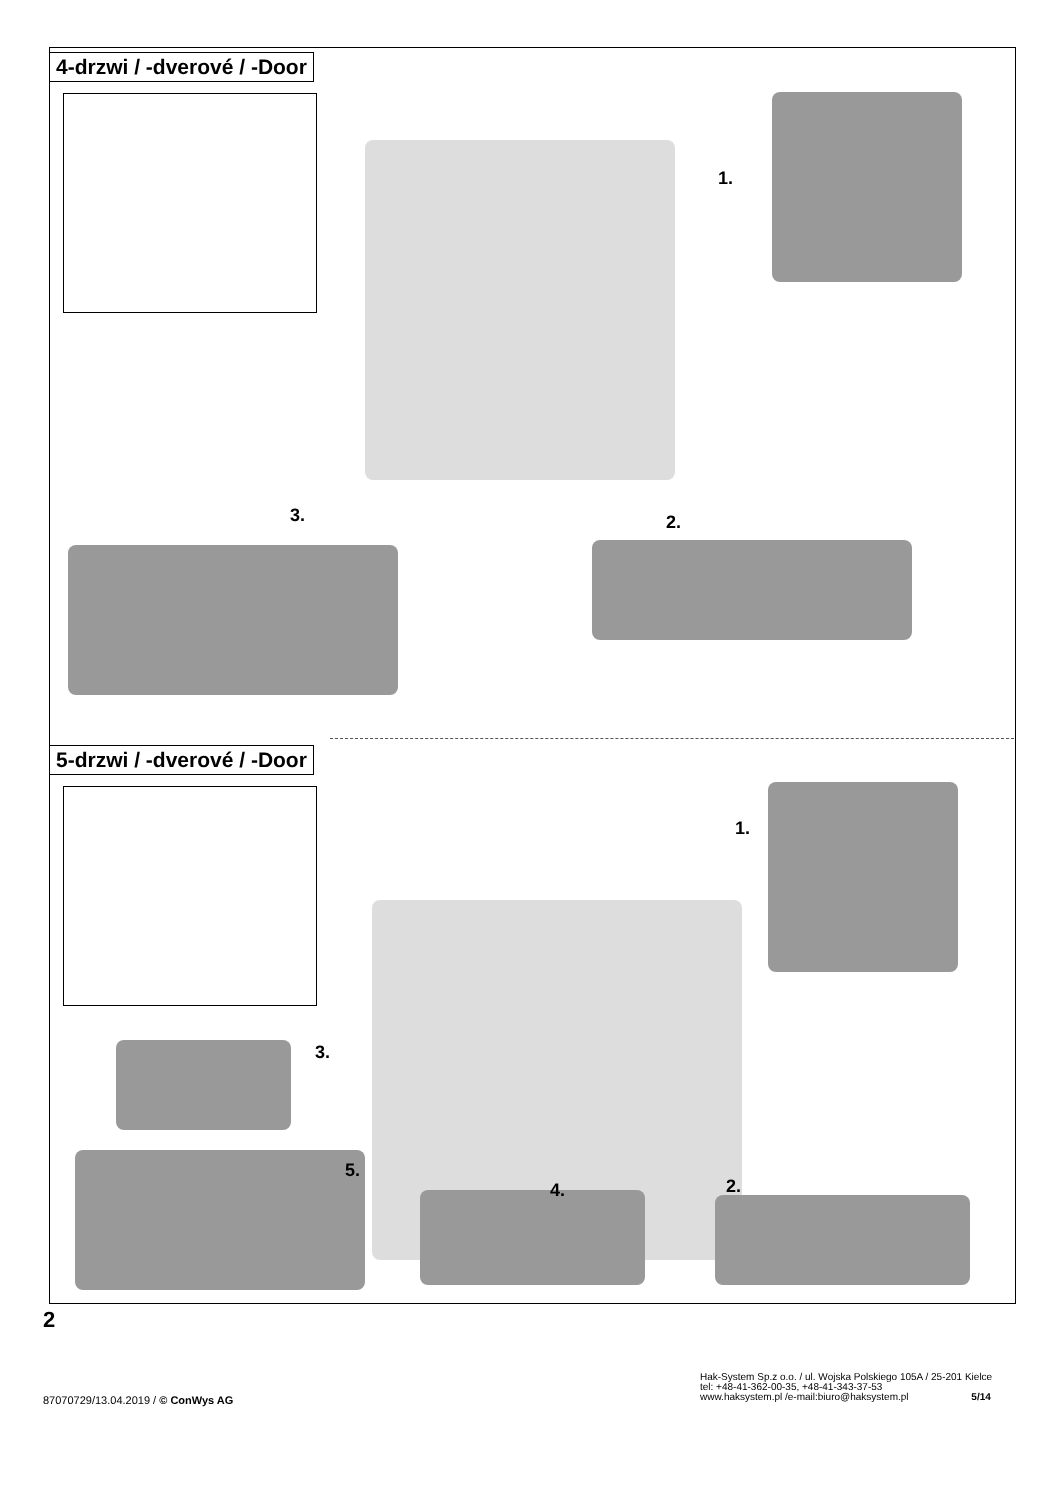4-drzwi / -dverové / -Door
1.
2. 3.
5-drzwi / -dverové / -Door
1.
2.
3.
4.
5.
2
87070729/13.04.2019 / © ConWys AG
Hak-System Sp.z o.o. / ul. Wojska Polskiego 105A / 25-201 Kielce
tel: +48-41-362-00-35, +48-41-343-37-53
www.haksystem.pl /e-mail:biuro@haksystem.pl 5/14